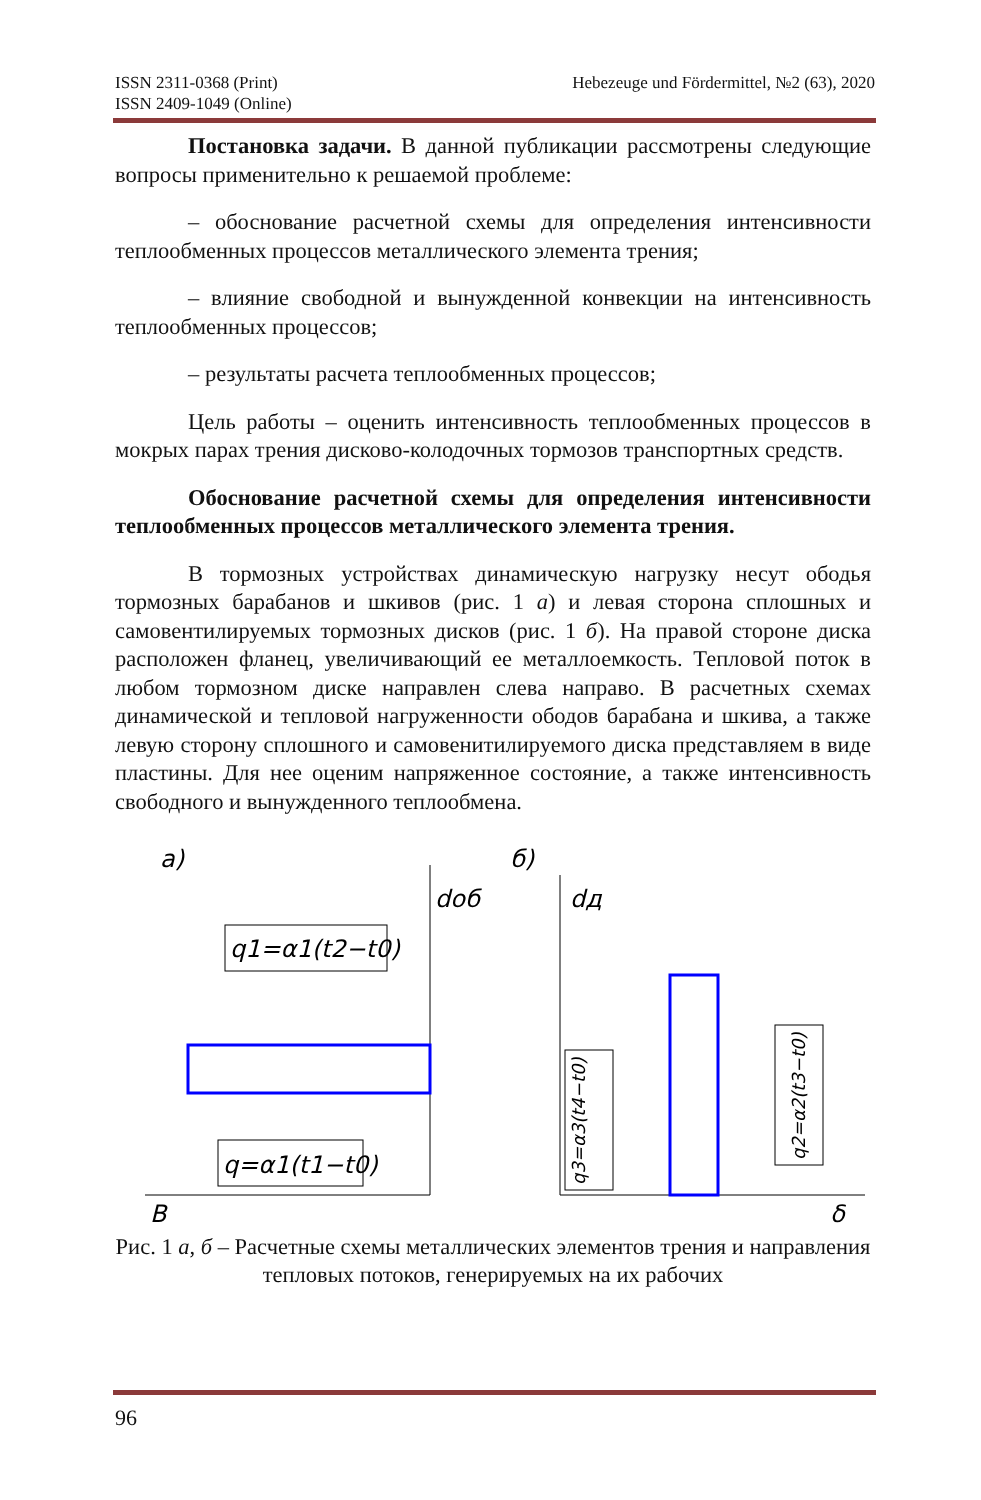ISSN 2311-0368 (Print)
ISSN 2409-1049 (Online)
Hebezeuge und Fördermittel, №2 (63), 2020
Постановка задачи. В данной публикации рассмотрены следующие вопросы применительно к решаемой проблеме:
– обоснование расчетной схемы для определения интенсивности теплообменных процессов металлического элемента трения;
– влияние свободной и вынужденной конвекции на интенсивность теплообменных процессов;
– результаты расчета теплообменных процессов;
Цель работы – оценить интенсивность теплообменных процессов в мокрых парах трения дисково-колодочных тормозов транспортных средств.
Обоснование расчетной схемы для определения интенсивности теплообменных процессов металлического элемента трения.
В тормозных устройствах динамическую нагрузку несут ободья тормозных барабанов и шкивов (рис. 1 а) и левая сторона сплошных и самовентилируемых тормозных дисков (рис. 1 б). На правой стороне диска расположен фланец, увеличивающий ее металлоемкость. Тепловой поток в любом тормозном диске направлен слева направо. В расчетных схемах динамической и тепловой нагруженности ободов барабана и шкива, а также левую сторону сплошного и самовенитилируемого диска представляем в виде пластины. Для нее оценим напряженное состояние, а также интенсивность свободного и вынужденного теплообмена.
a)
q1=α1(t2−t0)
q=α1(t1−t0)
dоб
B
б)
dд
δ
q3=α3(t4−t0)
q2=α2(t3−t0)
Рис. 1 а, б – Расчетные схемы металлических элементов трения и направления тепловых потоков, генерируемых на их рабочих
96